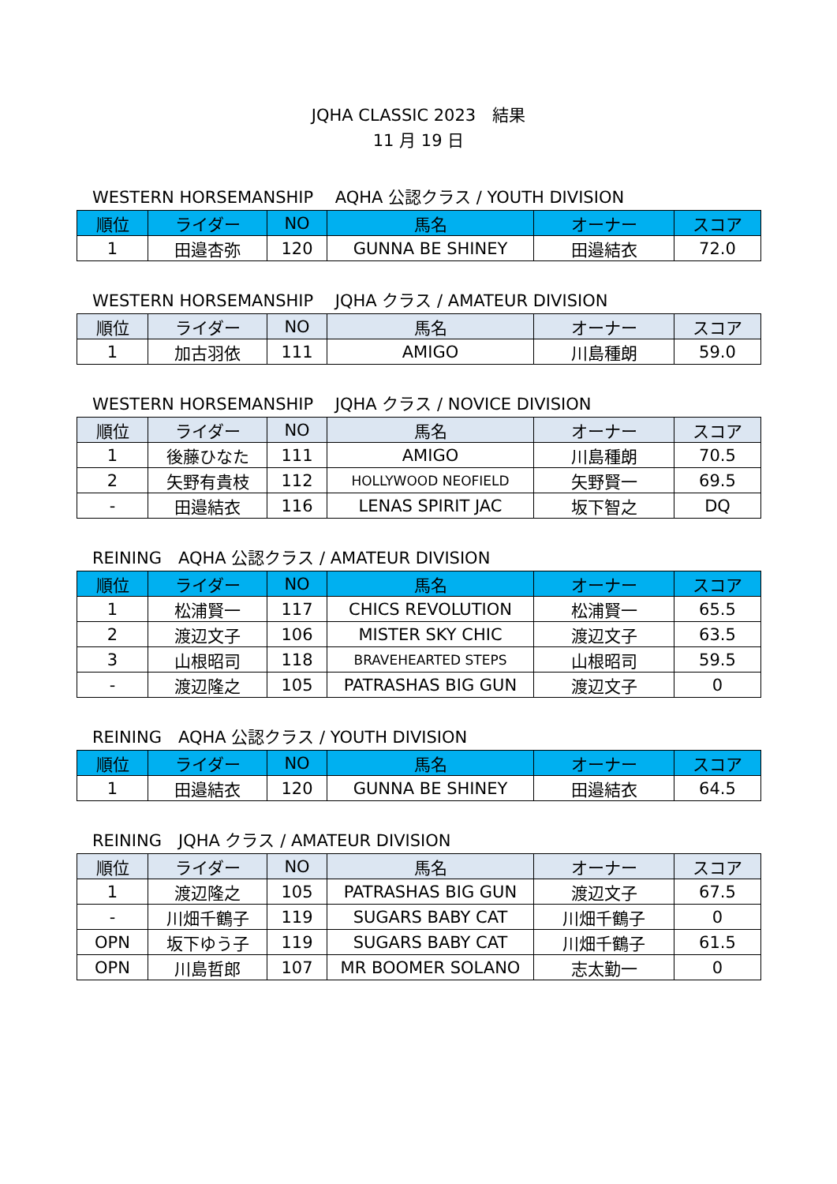JQHA CLASSIC 2023　結果
11 月 19 日
WESTERN HORSEMANSHIP　 AQHA 公認クラス / YOUTH DIVISION
| 順位 | ライダー | NO | 馬名 | オーナー | スコア |
| --- | --- | --- | --- | --- | --- |
| 1 | 田邉杏弥 | 120 | GUNNA BE SHINEY | 田邉結衣 | 72.0 |
WESTERN HORSEMANSHIP　 JQHA クラス / AMATEUR DIVISION
| 順位 | ライダー | NO | 馬名 | オーナー | スコア |
| --- | --- | --- | --- | --- | --- |
| 1 | 加古羽依 | 111 | AMIGO | 川島種朗 | 59.0 |
WESTERN HORSEMANSHIP　 JQHA クラス / NOVICE DIVISION
| 順位 | ライダー | NO | 馬名 | オーナー | スコア |
| --- | --- | --- | --- | --- | --- |
| 1 | 後藤ひなた | 111 | AMIGO | 川島種朗 | 70.5 |
| 2 | 矢野有貴枝 | 112 | HOLLYWOOD NEOFIELD | 矢野賢一 | 69.5 |
| - | 田邉結衣 | 116 | LENAS SPIRIT JAC | 坂下智之 | DQ |
REINING　AQHA 公認クラス / AMATEUR DIVISION
| 順位 | ライダー | NO | 馬名 | オーナー | スコア |
| --- | --- | --- | --- | --- | --- |
| 1 | 松浦賢一 | 117 | CHICS REVOLUTION | 松浦賢一 | 65.5 |
| 2 | 渡辺文子 | 106 | MISTER SKY CHIC | 渡辺文子 | 63.5 |
| 3 | 山根昭司 | 118 | BRAVEHEARTED STEPS | 山根昭司 | 59.5 |
| - | 渡辺隆之 | 105 | PATRASHAS BIG GUN | 渡辺文子 | 0 |
REINING　AQHA 公認クラス / YOUTH DIVISION
| 順位 | ライダー | NO | 馬名 | オーナー | スコア |
| --- | --- | --- | --- | --- | --- |
| 1 | 田邉結衣 | 120 | GUNNA BE SHINEY | 田邉結衣 | 64.5 |
REINING　JQHA クラス / AMATEUR DIVISION
| 順位 | ライダー | NO | 馬名 | オーナー | スコア |
| --- | --- | --- | --- | --- | --- |
| 1 | 渡辺隆之 | 105 | PATRASHAS BIG GUN | 渡辺文子 | 67.5 |
| - | 川畑千鶴子 | 119 | SUGARS BABY CAT | 川畑千鶴子 | 0 |
| OPN | 坂下ゆう子 | 119 | SUGARS BABY CAT | 川畑千鶴子 | 61.5 |
| OPN | 川島哲郎 | 107 | MR BOOMER SOLANO | 志太勤一 | 0 |